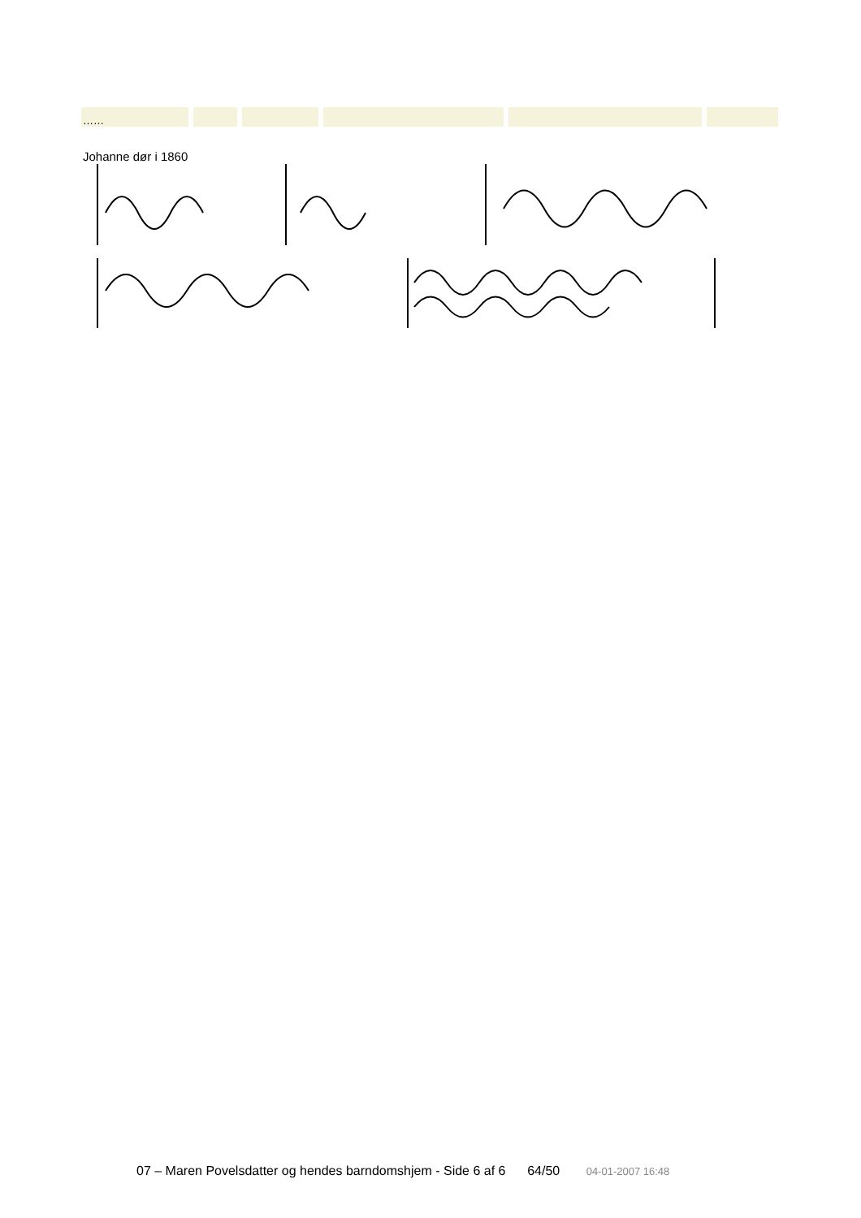| …… | | | | | |
Johanne dør i 1860
07 – Maren Povelsdatter og hendes barndomshjem - Side 6 af 6 64/50 04-01-2007 16:48